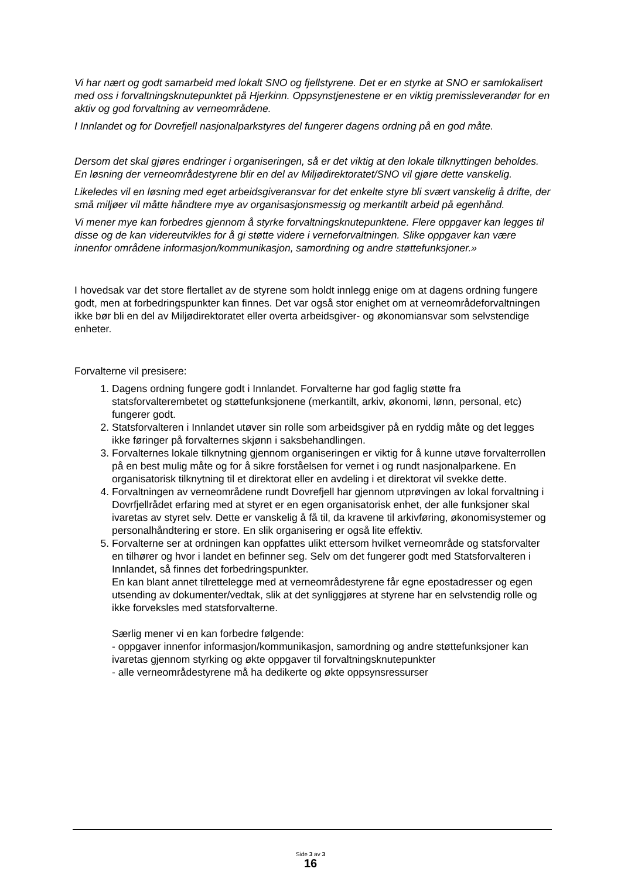Vi har nært og godt samarbeid med lokalt SNO og fjellstyrene. Det er en styrke at SNO er samlokalisert med oss i forvaltningsknutepunktet på Hjerkinn. Oppsynstjenestene er en viktig premissleverandør for en aktiv og god forvaltning av verneområdene.
I Innlandet og for Dovrefjell nasjonalparkstyres del fungerer dagens ordning på en god måte.
Dersom det skal gjøres endringer i organiseringen, så er det viktig at den lokale tilknyttingen beholdes. En løsning der verneområdestyrene blir en del av Miljødirektoratet/SNO vil gjøre dette vanskelig.
Likeledes vil en løsning med eget arbeidsgiveransvar for det enkelte styre bli svært vanskelig å drifte, der små miljøer vil måtte håndtere mye av organisasjonsmessig og merkantilt arbeid på egenhånd.
Vi mener mye kan forbedres gjennom å styrke forvaltningsknutepunktene. Flere oppgaver kan legges til disse og de kan videreutvikles for å gi støtte videre i verneforvaltningen. Slike oppgaver kan være innenfor områdene informasjon/kommunikasjon, samordning og andre støttefunksjoner.»
I hovedsak var det store flertallet av de styrene som holdt innlegg enige om at dagens ordning fungere godt, men at forbedringspunkter kan finnes. Det var også stor enighet om at verneområdeforvaltningen ikke bør bli en del av Miljødirektoratet eller overta arbeidsgiver- og økonomiansvar som selvstendige enheter.
Forvalterne vil presisere:
1. Dagens ordning fungere godt i Innlandet. Forvalterne har god faglig støtte fra statsforvalterembetet og støttefunksjonene (merkantilt, arkiv, økonomi, lønn, personal, etc) fungerer godt.
2. Statsforvalteren i Innlandet utøver sin rolle som arbeidsgiver på en ryddig måte og det legges ikke føringer på forvalternes skjønn i saksbehandlingen.
3. Forvalternes lokale tilknytning gjennom organiseringen er viktig for å kunne utøve forvalterrollen på en best mulig måte og for å sikre forståelsen for vernet i og rundt nasjonalparkene. En organisatorisk tilknytning til et direktorat eller en avdeling i et direktorat vil svekke dette.
4. Forvaltningen av verneområdene rundt Dovrefjell har gjennom utprøvingen av lokal forvaltning i Dovrfjellrådet erfaring med at styret er en egen organisatorisk enhet, der alle funksjoner skal ivaretas av styret selv. Dette er vanskelig å få til, da kravene til arkivføring, økonomisystemer og personalhåndtering er store. En slik organisering er også lite effektiv.
5. Forvalterne ser at ordningen kan oppfattes ulikt ettersom hvilket verneområde og statsforvalter en tilhører og hvor i landet en befinner seg. Selv om det fungerer godt med Statsforvalteren i Innlandet, så finnes det forbedringspunkter.
En kan blant annet tilrettelegge med at verneområdestyrene får egne epostadresser og egen utsending av dokumenter/vedtak, slik at det synliggjøres at styrene har en selvstendig rolle og ikke forveksles med statsforvalterne.
Særlig mener vi en kan forbedre følgende:
- oppgaver innenfor informasjon/kommunikasjon, samordning og andre støttefunksjoner kan ivaretas gjennom styrking og økte oppgaver til forvaltningsknutepunkter
- alle verneområdestyrene må ha dedikerte og økte oppsynsressurser
Side 3 av 3
16